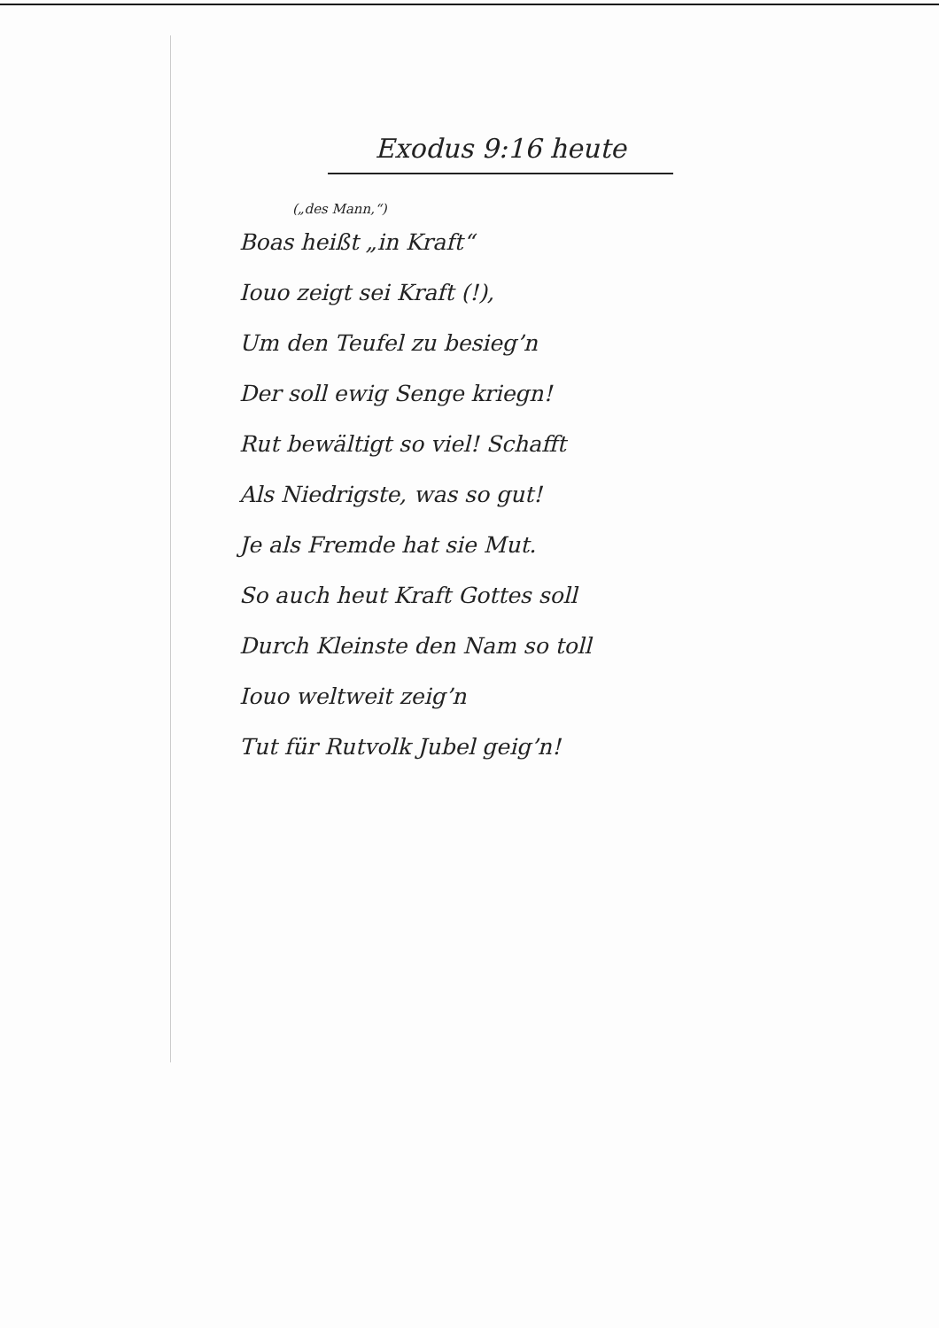Exodus 9:16 heute
(„des Mann,“)
Boas heißt „in Kraft“
Iouo zeigt sei Kraft (!),
Um den Teufel zu besieg’n
Der soll ewig Senge kriegn!
Rut bewältigt so viel! Schafft
Als Niedrigste, was so gut!
Je als Fremde hat sie Mut.
So auch heut Kraft Gottes soll
Durch Kleinste den Nam so toll
Iouo weltweit zeig’n
Tut für Rutvolk Jubel geig’n!